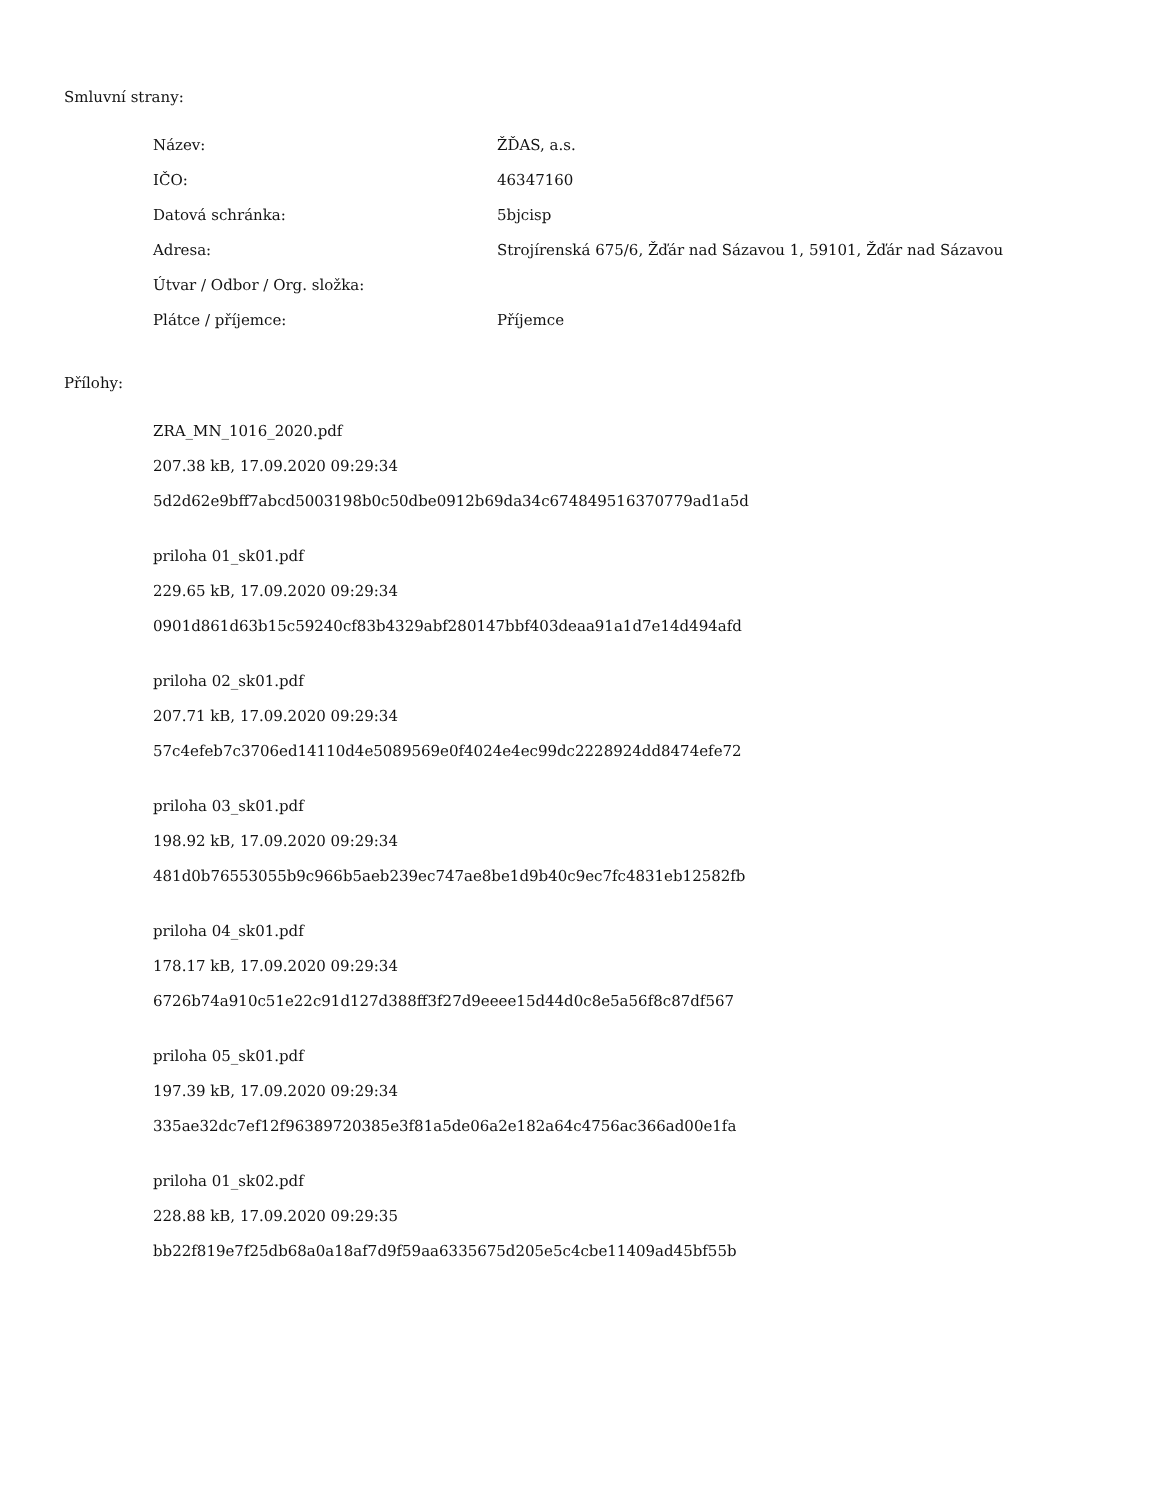Smluvní strany:
| Název: | ŽĎAS, a.s. |
| IČO: | 46347160 |
| Datová schránka: | 5bjcisp |
| Adresa: | Strojírenská 675/6, Žďár nad Sázavou 1, 59101, Žďár nad Sázavou |
| Útvar / Odbor / Org. složka: | |
| Plátce / příjemce: | Příjemce |
Přílohy:
ZRA_MN_1016_2020.pdf
207.38 kB, 17.09.2020 09:29:34
5d2d62e9bff7abcd5003198b0c50dbe0912b69da34c674849516370779ad1a5d
priloha 01_sk01.pdf
229.65 kB, 17.09.2020 09:29:34
0901d861d63b15c59240cf83b4329abf280147bbf403deaa91a1d7e14d494afd
priloha 02_sk01.pdf
207.71 kB, 17.09.2020 09:29:34
57c4efeb7c3706ed14110d4e5089569e0f4024e4ec99dc2228924dd8474efe72
priloha 03_sk01.pdf
198.92 kB, 17.09.2020 09:29:34
481d0b76553055b9c966b5aeb239ec747ae8be1d9b40c9ec7fc4831eb12582fb
priloha 04_sk01.pdf
178.17 kB, 17.09.2020 09:29:34
6726b74a910c51e22c91d127d388ff3f27d9eeee15d44d0c8e5a56f8c87df567
priloha 05_sk01.pdf
197.39 kB, 17.09.2020 09:29:34
335ae32dc7ef12f96389720385e3f81a5de06a2e182a64c4756ac366ad00e1fa
priloha 01_sk02.pdf
228.88 kB, 17.09.2020 09:29:35
bb22f819e7f25db68a0a18af7d9f59aa6335675d205e5c4cbe11409ad45bf55b